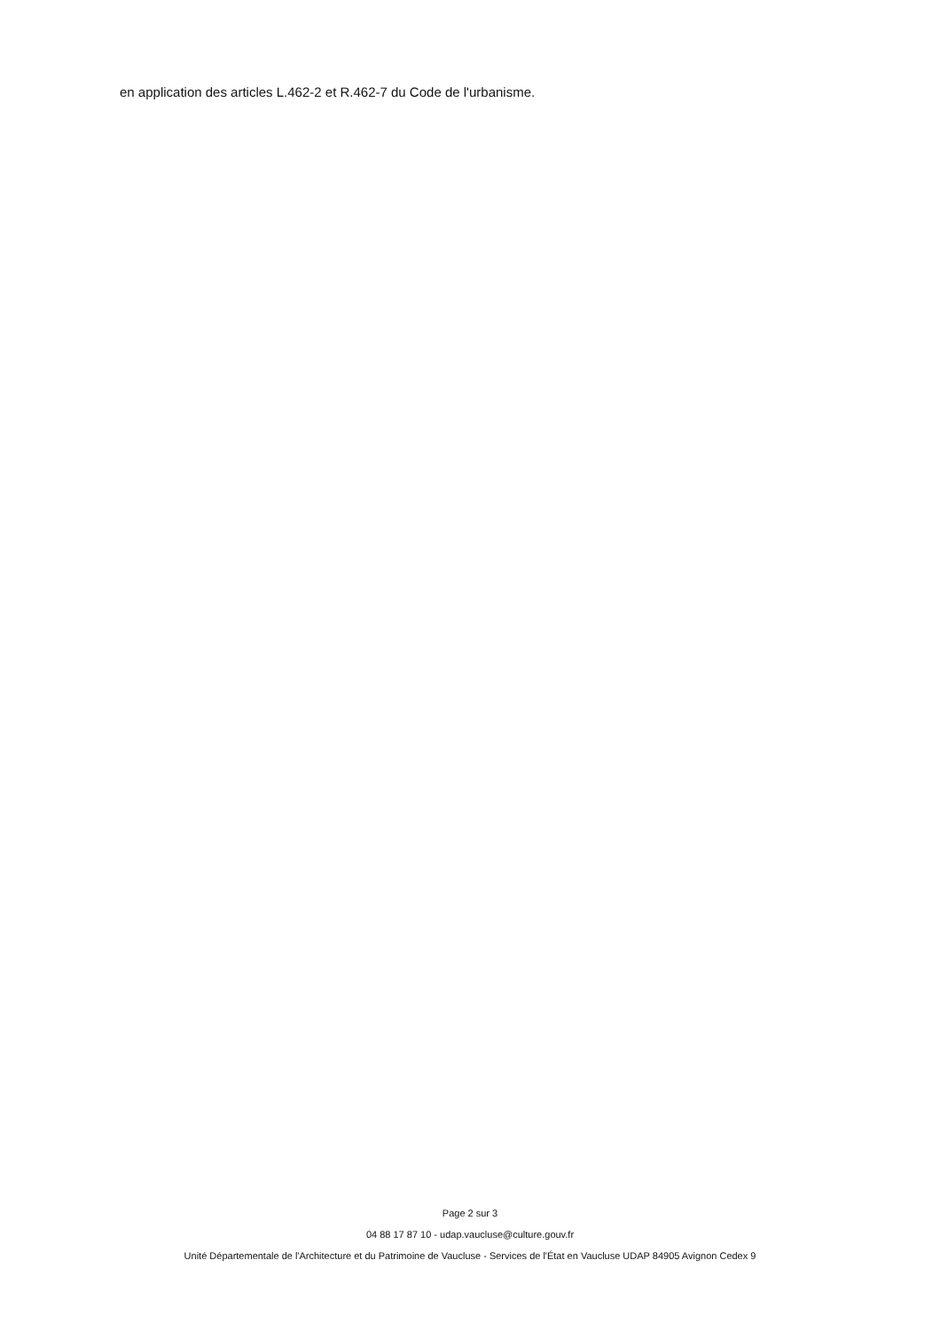en application des articles L.462-2 et R.462-7 du Code de l'urbanisme.
Page 2 sur 3
04 88 17 87 10 - udap.vaucluse@culture.gouv.fr
Unité Départementale de l'Architecture et du Patrimoine de Vaucluse - Services de l'État en Vaucluse UDAP 84905 Avignon Cedex 9